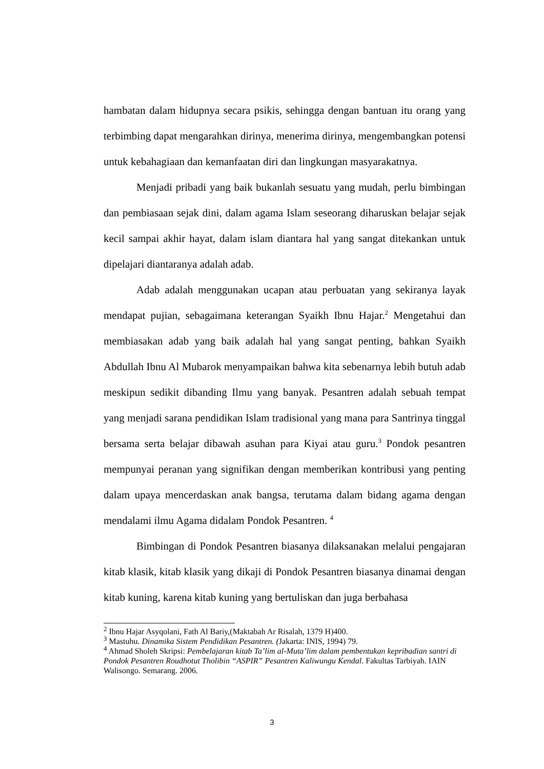hambatan dalam hidupnya secara psikis, sehingga dengan bantuan itu orang yang terbimbing dapat mengarahkan dirinya, menerima dirinya, mengembangkan potensi untuk kebahagiaan dan kemanfaatan diri dan lingkungan masyarakatnya.
Menjadi pribadi yang baik bukanlah sesuatu yang mudah, perlu bimbingan dan pembiasaan sejak dini, dalam agama Islam seseorang diharuskan belajar sejak kecil sampai akhir hayat, dalam islam diantara hal yang sangat ditekankan untuk dipelajari diantaranya adalah adab.
Adab adalah menggunakan ucapan atau perbuatan yang sekiranya layak mendapat pujian, sebagaimana keterangan Syaikh Ibnu Hajar.<sup>2</sup> Mengetahui dan membiasakan adab yang baik adalah hal yang sangat penting, bahkan Syaikh Abdullah Ibnu Al Mubarok menyampaikan bahwa kita sebenarnya lebih butuh adab meskipun sedikit dibanding Ilmu yang banyak. Pesantren adalah sebuah tempat yang menjadi sarana pendidikan Islam tradisional yang mana para Santrinya tinggal bersama serta belajar dibawah asuhan para Kiyai atau guru.<sup>3</sup> Pondok pesantren mempunyai peranan yang signifikan dengan memberikan kontribusi yang penting dalam upaya mencerdaskan anak bangsa, terutama dalam bidang agama dengan mendalami ilmu Agama didalam Pondok Pesantren. <sup>4</sup>
Bimbingan di Pondok Pesantren biasanya dilaksanakan melalui pengajaran kitab klasik, kitab klasik yang dikaji di Pondok Pesantren biasanya dinamai dengan kitab kuning, karena kitab kuning yang bertuliskan dan juga berbahasa
<sup>2</sup> Ibnu Hajar Asyqolani, Fath Al Bariy,(Maktabah Ar Risalah, 1379 H)400.
<sup>3</sup> Mastuhu. Dinamika Sistem Pendidikan Pesantren. (Jakarta: INIS, 1994) 79.
<sup>4</sup> Ahmad Sholeh Skripsi: Pembelajaran kitab Ta’lim al-Muta’lim dalam pembentukan kepribadian santri di Pondok Pesantren Roudhotut Tholibin “ASPIR” Pesantren Kaliwungu Kendal. Fakultas Tarbiyah. IAIN Walisongo. Semarang. 2006.
3